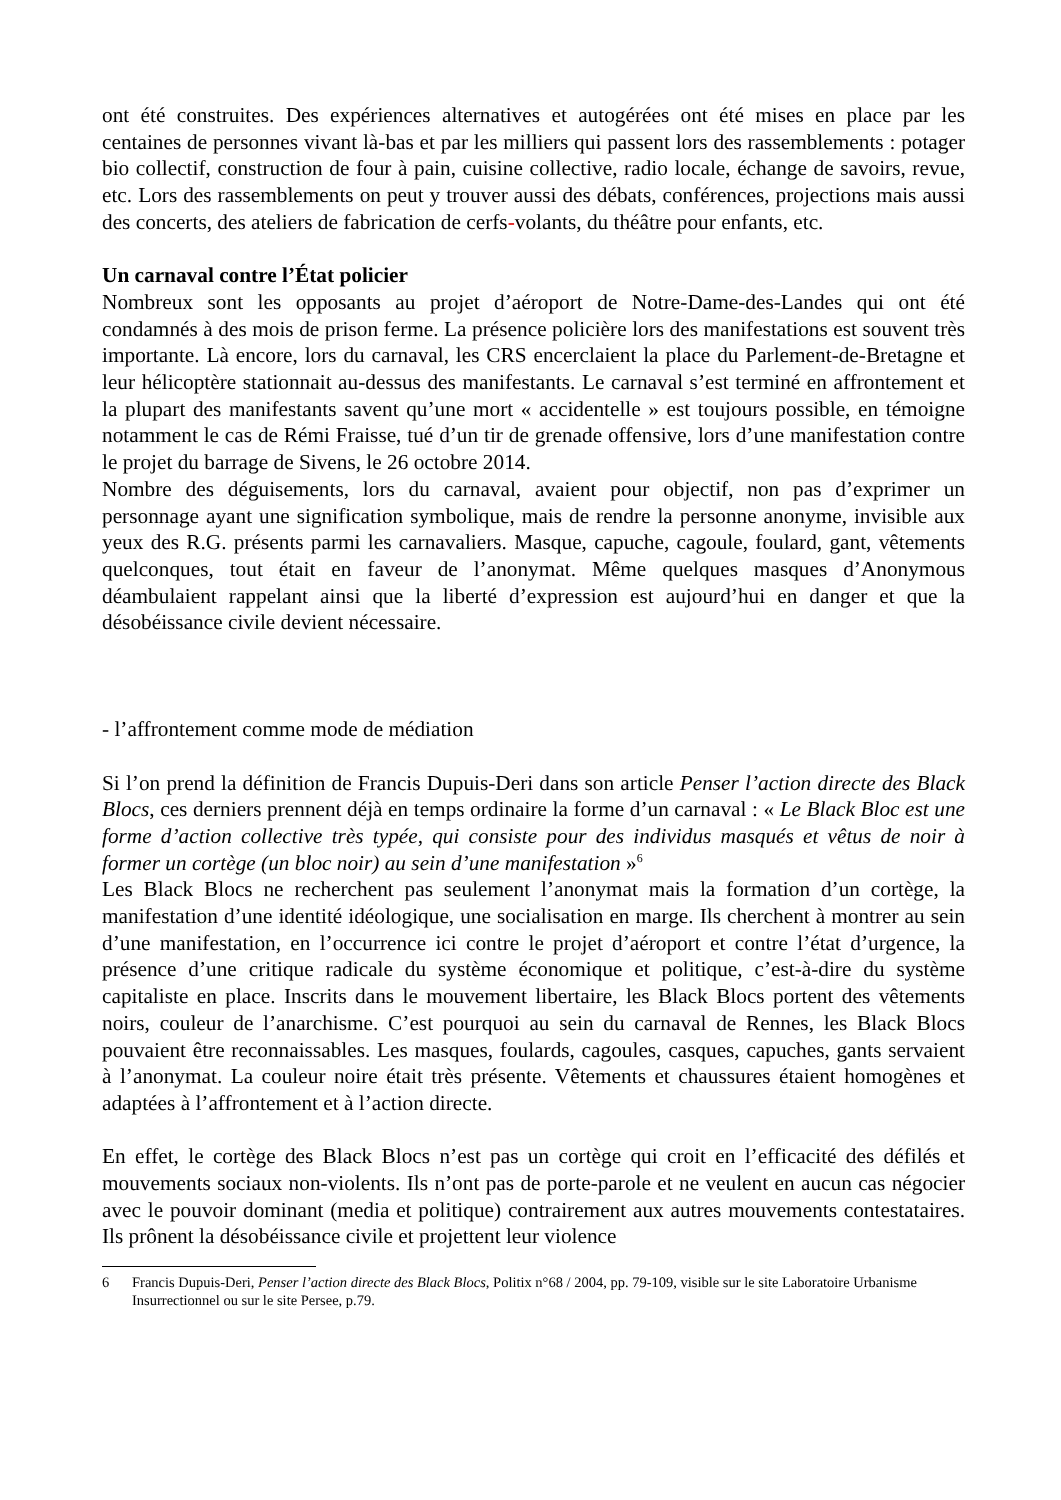ont été construites. Des expériences alternatives et autogérées ont été mises en place par les centaines de personnes vivant là-bas et par les milliers qui passent lors des rassemblements : potager bio collectif, construction de four à pain, cuisine collective, radio locale, échange de savoirs, revue, etc. Lors des rassemblements on peut y trouver aussi des débats, conférences, projections mais aussi des concerts, des ateliers de fabrication de cerfs-volants, du théâtre pour enfants, etc.
Un carnaval contre l’État policier
Nombreux sont les opposants au projet d’aéroport de Notre-Dame-des-Landes qui ont été condamnés à des mois de prison ferme. La présence policière lors des manifestations est souvent très importante. Là encore, lors du carnaval, les CRS encerclaient la place du Parlement-de-Bretagne et leur hélicoptère stationnait au-dessus des manifestants. Le carnaval s’est terminé en affrontement et la plupart des manifestants savent qu’une mort « accidentelle » est toujours possible, en témoigne notamment le cas de Rémi Fraisse, tué d’un tir de grenade offensive, lors d’une manifestation contre le projet du barrage de Sivens, le 26 octobre 2014.
Nombre des déguisements, lors du carnaval, avaient pour objectif, non pas d’exprimer un personnage ayant une signification symbolique, mais de rendre la personne anonyme, invisible aux yeux des R.G. présents parmi les carnavaliers. Masque, capuche, cagoule, foulard, gant, vêtements quelconques, tout était en faveur de l’anonymat. Même quelques masques d’Anonymous déambulaient rappelant ainsi que la liberté d’expression est aujourd’hui en danger et que la désobéissance civile devient nécessaire.
- l’affrontement comme mode de médiation
Si l’on prend la définition de Francis Dupuis-Deri dans son article Penser l’action directe des Black Blocs, ces derniers prennent déjà en temps ordinaire la forme d’un carnaval : « Le Black Bloc est une forme d’action collective très typée, qui consiste pour des individus masqués et vêtus de noir à former un cortège (un bloc noir) au sein d’une manifestation »<sup>6</sup>
Les Black Blocs ne recherchent pas seulement l’anonymat mais la formation d’un cortège, la manifestation d’une identité idéologique, une socialisation en marge. Ils cherchent à montrer au sein d’une manifestation, en l’occurrence ici contre le projet d’aéroport et contre l’état d’urgence, la présence d’une critique radicale du système économique et politique, c’est-à-dire du système capitaliste en place. Inscrits dans le mouvement libertaire, les Black Blocs portent des vêtements noirs, couleur de l’anarchisme. C’est pourquoi au sein du carnaval de Rennes, les Black Blocs pouvaient être reconnaissables. Les masques, foulards, cagoules, casques, capuches, gants servaient à l’anonymat. La couleur noire était très présente. Vêtements et chaussures étaient homogènes et adaptées à l’affrontement et à l’action directe.
En effet, le cortège des Black Blocs n’est pas un cortège qui croit en l’efficacité des défilés et mouvements sociaux non-violents. Ils n’ont pas de porte-parole et ne veulent en aucun cas négocier avec le pouvoir dominant (media et politique) contrairement aux autres mouvements contestataires. Ils prônent la désobéissance civile et projettent leur violence
6 Francis Dupuis-Deri, Penser l’action directe des Black Blocs, Politix n°68 / 2004, pp. 79-109, visible sur le site Laboratoire Urbanisme Insurrectionnel ou sur le site Persee, p.79.